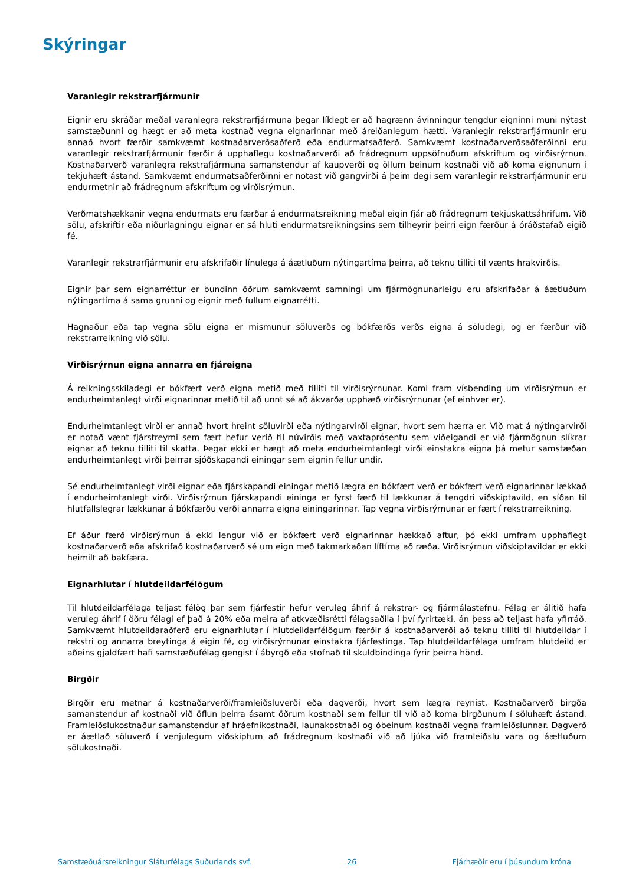Skýringar
Varanlegir rekstrarfjármunir
Eignir eru skráðar meðal varanlegra rekstrarfjármuna þegar líklegt er að hagrænn ávinningur tengdur eigninni muni nýtast samstæðunni og hægt er að meta kostnað vegna eignarinnar með áreiðanlegum hætti. Varanlegir rekstrarfjármunir eru annað hvort færðir samkvæmt kostnaðarverðsaðferð eða endurmatsaðferð. Samkvæmt kostnaðarverðsaðferðinni eru varanlegir rekstrarfjármunir færðir á upphaflegu kostnaðarverði að frádregnum uppsöfnuðum afskriftum og virðisrýrnun. Kostnaðarverð varanlegra rekstrafjármuna samanstendur af kaupverði og öllum beinum kostnaði við að koma eignunum í tekjuhæft ástand. Samkvæmt endurmatsaðferðinni er notast við gangvirði á þeim degi sem varanlegir rekstrarfjármunir eru endurmetnir að frádregnum afskriftum og virðisrýrnun.
Verðmatshækkanir vegna endurmats eru færðar á endurmatsreikning meðal eigin fjár að frádregnum tekjuskattsáhrifum. Við sölu, afskriftir eða niðurlagningu eignar er sá hluti endurmatsreikningsins sem tilheyrir þeirri eign færður á óráðstafað eigið fé.
Varanlegir rekstrarfjármunir eru afskrifaðir línulega á áætluðum nýtingartíma þeirra, að teknu tilliti til vænts hrakvirðis.
Eignir þar sem eignarréttur er bundinn öðrum samkvæmt samningi um fjármögnunarleigu eru afskrifaðar á áætluðum nýtingartíma á sama grunni og eignir með fullum eignarrétti.
Hagnaður eða tap vegna sölu eigna er mismunur söluverðs og bókfærðs verðs eigna á söludegi, og er færður við rekstrarreikning við sölu.
Virðisrýrnun eigna annarra en fjáreigna
Á reikningsskiladegi er bókfært verð eigna metið með tilliti til virðisrýrnunar. Komi fram vísbending um virðisrýrnun er endurheimtanlegt virði eignarinnar metið til að unnt sé að ákvarða upphæð virðisrýrnunar (ef einhver er).
Endurheimtanlegt virði er annað hvort hreint söluvirði eða nýtingarvirði eignar, hvort sem hærra er. Við mat á nýtingarvirði er notað vænt fjárstreymi sem fært hefur verið til núvirðis með vaxtaprósentu sem viðeigandi er við fjármögnun slíkrar eignar að teknu tilliti til skatta. Þegar ekki er hægt að meta endurheimtanlegt virði einstakra eigna þá metur samstæðan endurheimtanlegt virði þeirrar sjóðskapandi einingar sem eignin fellur undir.
Sé endurheimtanlegt virði eignar eða fjárskapandi einingar metið lægra en bókfært verð er bókfært verð eignarinnar lækkað í endurheimtanlegt virði. Virðisrýrnun fjárskapandi eininga er fyrst færð til lækkunar á tengdri viðskiptavild, en síðan til hlutfallslegrar lækkunar á bókfærðu verði annarra eigna einingarinnar. Tap vegna virðisrýrnunar er fært í rekstrarreikning.
Ef áður færð virðisrýrnun á ekki lengur við er bókfært verð eignarinnar hækkað aftur, þó ekki umfram upphaflegt kostnaðarverð eða afskrifað kostnaðarverð sé um eign með takmarkaðan líftíma að ræða. Virðisrýrnun viðskiptavildar er ekki heimilt að bakfæra.
Eignarhlutar í hlutdeildarfélögum
Til hlutdeildarfélaga teljast félög þar sem fjárfestir hefur veruleg áhrif á rekstrar- og fjármálastefnu. Félag er álitið hafa veruleg áhrif í öðru félagi ef það á 20% eða meira af atkvæðisrétti félagsaðila í því fyrirtæki, án þess að teljast hafa yfirráð. Samkvæmt hlutdeildaraðferð eru eignarhlutar í hlutdeildarfélögum færðir á kostnaðarverði að teknu tilliti til hlutdeildar í rekstri og annarra breytinga á eigin fé, og virðisrýrnunar einstakra fjárfestinga. Tap hlutdeildarfélaga umfram hlutdeild er aðeins gjaldfært hafi samstæðufélag gengist í ábyrgð eða stofnað til skuldbindinga fyrir þeirra hönd.
Birgðir
Birgðir eru metnar á kostnaðarverði/framleiðsluverði eða dagverði, hvort sem lægra reynist. Kostnaðarverð birgða samanstendur af kostnaði við öflun þeirra ásamt öðrum kostnaði sem fellur til við að koma birgðunum í söluhæft ástand. Framleiðslukostnaður samanstendur af hráefnikostnaði, launakostnaði og óbeinum kostnaði vegna framleiðslunnar. Dagverð er áætlað söluverð í venjulegum viðskiptum að frádregnum kostnaði við að ljúka við framleiðslu vara og áætluðum sölukostnaði.
Samstæðuársreikningur Sláturfélags Suðurlands svf. 26 Fjárhæðir eru í þúsundum króna